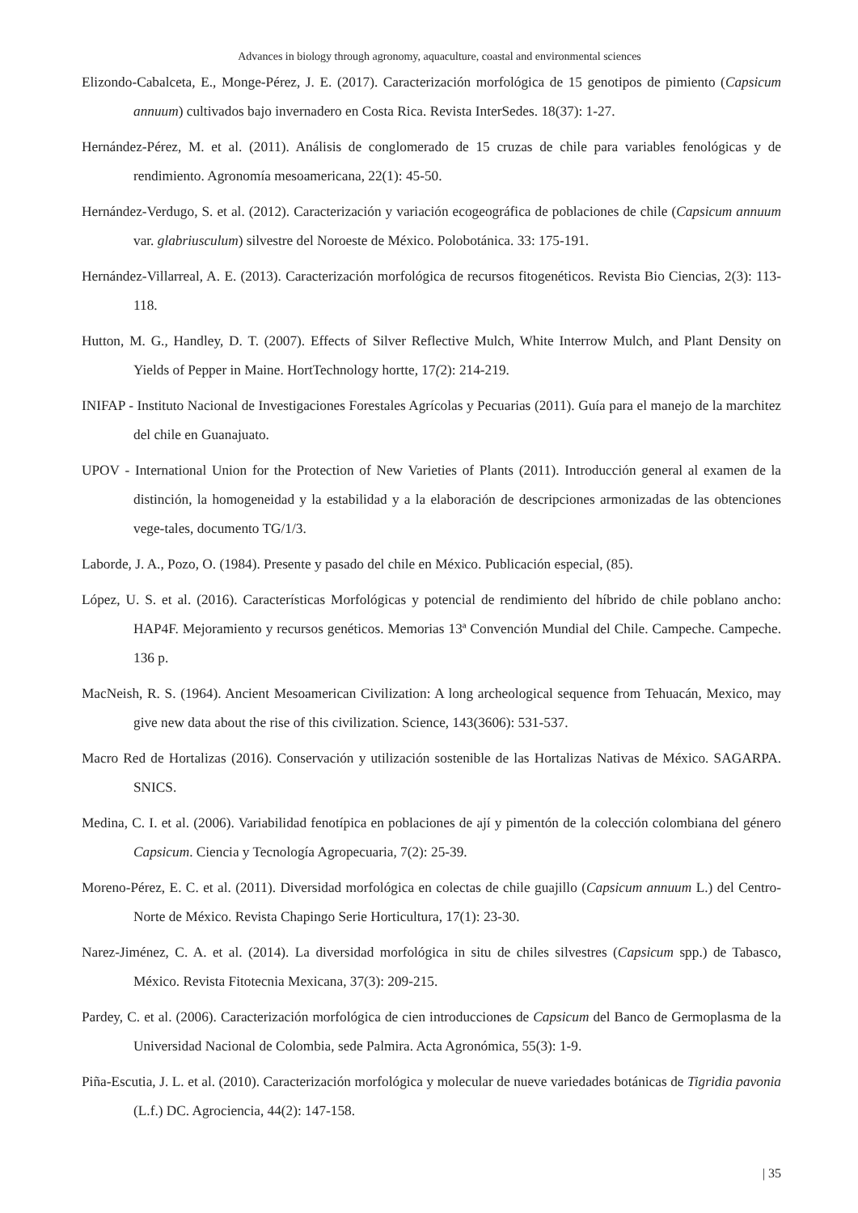Advances in biology through agronomy, aquaculture, coastal and environmental sciences
Elizondo-Cabalceta, E., Monge-Pérez, J. E. (2017). Caracterización morfológica de 15 genotipos de pimiento (Capsicum annuum) cultivados bajo invernadero en Costa Rica. Revista InterSedes. 18(37): 1-27.
Hernández-Pérez, M. et al. (2011). Análisis de conglomerado de 15 cruzas de chile para variables fenológicas y de rendimiento. Agronomía mesoamericana, 22(1): 45-50.
Hernández-Verdugo, S. et al. (2012). Caracterización y variación ecogeográfica de poblaciones de chile (Capsicum annuum var. glabriusculum) silvestre del Noroeste de México. Polobotánica. 33: 175-191.
Hernández-Villarreal, A. E. (2013). Caracterización morfológica de recursos fitogenéticos. Revista Bio Ciencias, 2(3): 113-118.
Hutton, M. G., Handley, D. T. (2007). Effects of Silver Reflective Mulch, White Interrow Mulch, and Plant Density on Yields of Pepper in Maine. HortTechnology hortte, 17(2): 214-219.
INIFAP - Instituto Nacional de Investigaciones Forestales Agrícolas y Pecuarias (2011). Guía para el manejo de la marchitez del chile en Guanajuato.
UPOV - International Union for the Protection of New Varieties of Plants (2011). Introducción general al examen de la distinción, la homogeneidad y la estabilidad y a la elaboración de descripciones armonizadas de las obtenciones vege-tales, documento TG/1/3.
Laborde, J. A., Pozo, O. (1984). Presente y pasado del chile en México. Publicación especial, (85).
López, U. S. et al. (2016). Características Morfológicas y potencial de rendimiento del híbrido de chile poblano ancho: HAP4F. Mejoramiento y recursos genéticos. Memorias 13ª Convención Mundial del Chile. Campeche. Campeche. 136 p.
MacNeish, R. S. (1964). Ancient Mesoamerican Civilization: A long archeological sequence from Tehuacán, Mexico, may give new data about the rise of this civilization. Science, 143(3606): 531-537.
Macro Red de Hortalizas (2016). Conservación y utilización sostenible de las Hortalizas Nativas de México. SAGARPA. SNICS.
Medina, C. I. et al. (2006). Variabilidad fenotípica en poblaciones de ají y pimentón de la colección colombiana del género Capsicum. Ciencia y Tecnología Agropecuaria, 7(2): 25-39.
Moreno-Pérez, E. C. et al. (2011). Diversidad morfológica en colectas de chile guajillo (Capsicum annuum L.) del Centro-Norte de México. Revista Chapingo Serie Horticultura, 17(1): 23-30.
Narez-Jiménez, C. A. et al. (2014). La diversidad morfológica in situ de chiles silvestres (Capsicum spp.) de Tabasco, México. Revista Fitotecnia Mexicana, 37(3): 209-215.
Pardey, C. et al. (2006). Caracterización morfológica de cien introducciones de Capsicum del Banco de Germoplasma de la Universidad Nacional de Colombia, sede Palmira. Acta Agronómica, 55(3): 1-9.
Piña-Escutia, J. L. et al. (2010). Caracterización morfológica y molecular de nueve variedades botánicas de Tigridia pavonia (L.f.) DC. Agrociencia, 44(2): 147-158.
| 35